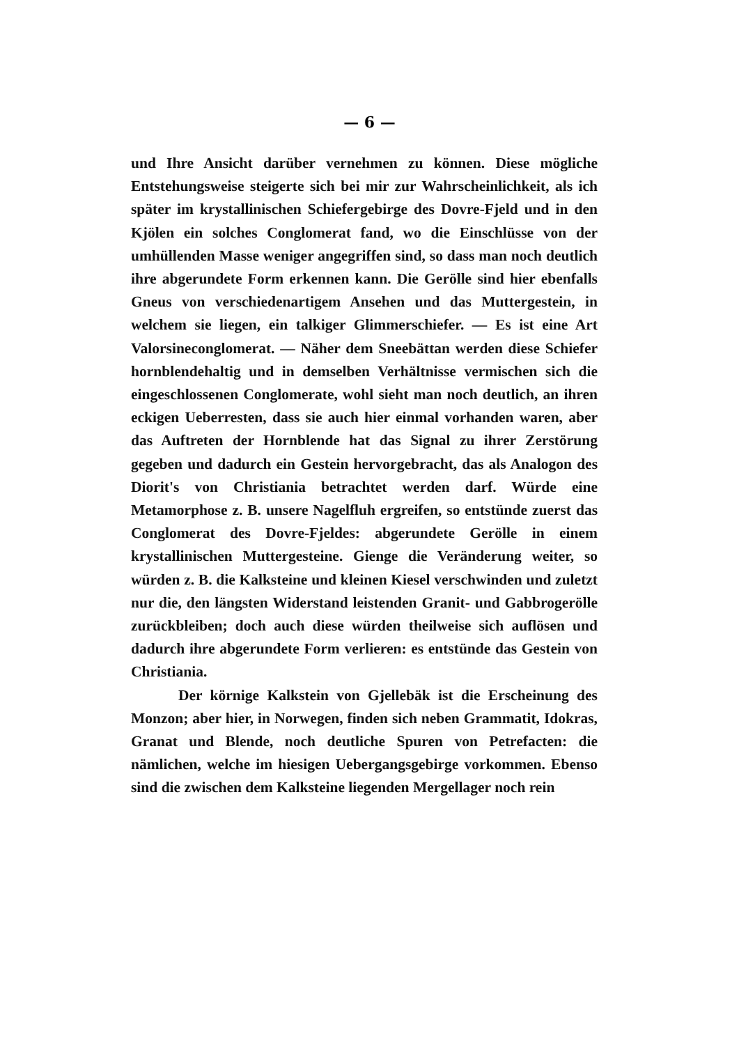— 6 —
und Ihre Ansicht darüber vernehmen zu können. Diese mögliche Entstehungsweise steigerte sich bei mir zur Wahrscheinlichkeit, als ich später im krystallinischen Schiefergebirge des Dovre-Fjeld und in den Kjölen ein solches Conglomerat fand, wo die Einschlüsse von der umhüllenden Masse weniger angegriffen sind, so dass man noch deutlich ihre abgerundete Form erkennen kann. Die Gerölle sind hier ebenfalls Gneus von verschiedenartigem Ansehen und das Muttergestein, in welchem sie liegen, ein talkiger Glimmerschiefer. — Es ist eine Art Valorsineconglomerat. — Näher dem Sneebättan werden diese Schiefer hornblendehaltig und in demselben Verhältnisse vermischen sich die eingeschlossenen Conglomerate, wohl sieht man noch deutlich, an ihren eckigen Ueberresten, dass sie auch hier einmal vorhanden waren, aber das Auftreten der Hornblende hat das Signal zu ihrer Zerstörung gegeben und dadurch ein Gestein hervorgebracht, das als Analogon des Diorit's von Christiania betrachtet werden darf. Würde eine Metamorphose z. B. unsere Nagelfluh ergreifen, so entstünde zuerst das Conglomerat des Dovre-Fjeldes: abgerundete Gerölle in einem krystallinischen Muttergesteine. Gienge die Veränderung weiter, so würden z. B. die Kalksteine und kleinen Kiesel verschwinden und zuletzt nur die, den längsten Widerstand leistenden Granit- und Gabbrogerölle zurückbleiben; doch auch diese würden theilweise sich auflösen und dadurch ihre abgerundete Form verlieren: es entstünde das Gestein von Christiania.
Der körnige Kalkstein von Gjellebäk ist die Erscheinung des Monzon; aber hier, in Norwegen, finden sich neben Grammatit, Idokras, Granat und Blende, noch deutliche Spuren von Petrefacten: die nämlichen, welche im hiesigen Uebergangsgebirge vorkommen. Ebenso sind die zwischen dem Kalksteine liegenden Mergellager noch rein